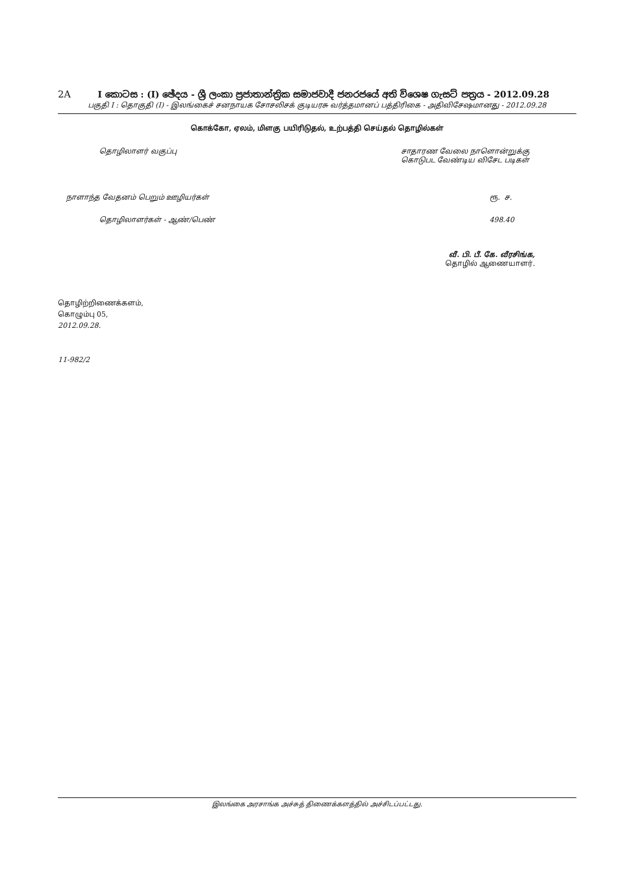2A
I කොටස : (I) ඡේදය - ශ්‍රී ලංකා ප්‍රජාතාන්ත්‍රික සමාජවාදී ජනරජයේ අති විශෙෂ ගැසට් පත්‍රය - 2012.09.28
பகுதி I : தொகுதி (I) - இலங்கைச் சனநாயக சோசலிசக் குடியரசு வர்த்தமானப் பத்திரிகை - அதிவிசேஷமானது - 2012.09.28
கொக்கோ, ஏலம், மிளகு பயிரிடுதல், உற்பத்தி செய்தல் தொழில்கள்
| தொழிலாளர் வகுப்பு | சாதாரண வேலை நாளொன்றுக்கு கொடுபட வேண்டிய விசேட படிகள் |
| --- | --- |
| நாளாந்த வேதனம் பெறும் ஊழியர்கள் | ரூ. ச. |
| தொழிலாளர்கள் - ஆண்/பெண் | 498.40 |
வீ. பி. பீ. கே. வீரசிங்க,
தொழில் ஆணையாளர்.
தொழிற்றிணைக்களம்,
கொழும்பு 05,
2012.09.28.
11-982/2
இலங்கை அரசாங்க அச்சுத் திணைக்களத்தில் அச்சிடப்பட்டது.